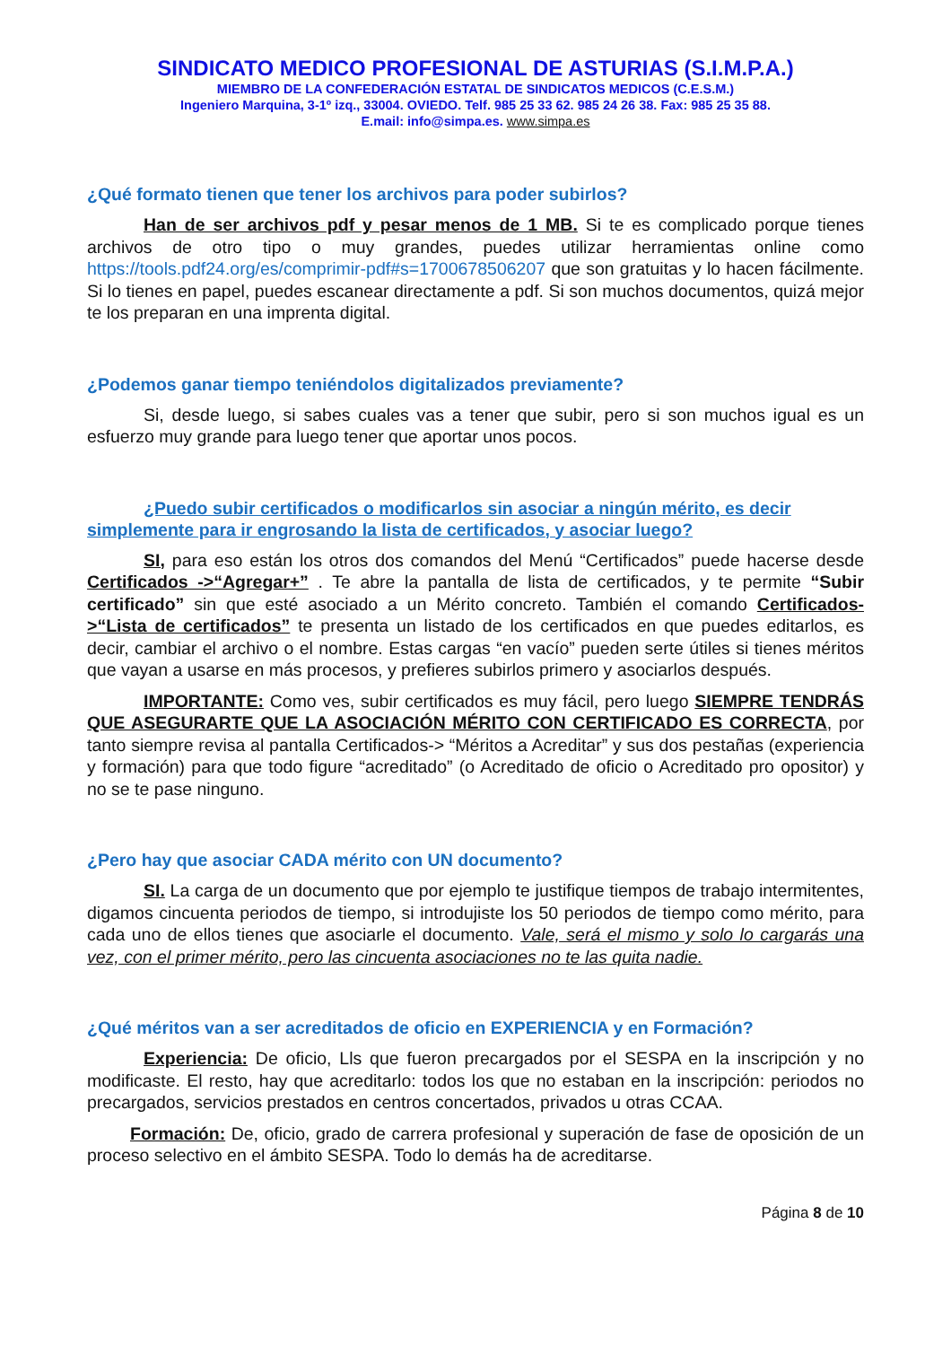SINDICATO MEDICO PROFESIONAL DE ASTURIAS (S.I.M.P.A.)
MIEMBRO DE LA CONFEDERACIÓN ESTATAL DE SINDICATOS MEDICOS (C.E.S.M.)
Ingeniero Marquina, 3-1º izq., 33004. OVIEDO. Telf. 985 25 33 62. 985 24 26 38. Fax: 985 25 35 88.
E.mail: info@simpa.es. www.simpa.es
¿Qué formato tienen que tener los archivos para poder subirlos?
Han de ser archivos pdf y pesar menos de 1 MB. Si te es complicado porque tienes archivos de otro tipo o muy grandes, puedes utilizar herramientas online como https://tools.pdf24.org/es/comprimir-pdf#s=1700678506207 que son gratuitas y lo hacen fácilmente. Si lo tienes en papel, puedes escanear directamente a pdf. Si son muchos documentos, quizá mejor te los preparan en una imprenta digital.
¿Podemos ganar tiempo teniéndolos digitalizados previamente?
Si, desde luego, si sabes cuales vas a tener que subir, pero si son muchos igual es un esfuerzo muy grande para luego tener que aportar unos pocos.
¿Puedo subir certificados o modificarlos sin asociar a ningún mérito, es decir simplemente para ir engrosando la lista de certificados, y asociar luego?
SI, para eso están los otros dos comandos del Menú “Certificados” puede hacerse desde Certificados ->“Agregar+” . Te abre la pantalla de lista de certificados, y te permite “Subir certificado” sin que esté asociado a un Mérito concreto. También el comando Certificados->“Lista de certificados” te presenta un listado de los certificados en que puedes editarlos, es decir, cambiar el archivo o el nombre. Estas cargas “en vacío” pueden serte útiles si tienes méritos que vayan a usarse en más procesos, y prefieres subirlos primero y asociarlos después.
IMPORTANTE: Como ves, subir certificados es muy fácil, pero luego SIEMPRE TENDRÁS QUE ASEGURARTE QUE LA ASOCIACIÓN MÉRITO CON CERTIFICADO ES CORRECTA, por tanto siempre revisa al pantalla Certificados-> “Méritos a Acreditar” y sus dos pestañas (experiencia y formación) para que todo figure “acreditado” (o Acreditado de oficio o Acreditado pro opositor) y no se te pase ninguno.
¿Pero hay que asociar CADA mérito con UN documento?
SI. La carga de un documento que por ejemplo te justifique tiempos de trabajo intermitentes, digamos cincuenta periodos de tiempo, si introdujiste los 50 periodos de tiempo como mérito, para cada uno de ellos tienes que asociarle el documento. Vale, será el mismo y solo lo cargarás una vez, con el primer mérito, pero las cincuenta asociaciones no te las quita nadie.
¿Qué méritos van a ser acreditados de oficio en EXPERIENCIA y en Formación?
Experiencia: De oficio, Lls que fueron precargados por el SESPA en la inscripción y no modificaste. El resto, hay que acreditarlo: todos los que no estaban en la inscripción: periodos no precargados, servicios prestados en centros concertados, privados u otras CCAA.
Formación: De, oficio, grado de carrera profesional y superación de fase de oposición de un proceso selectivo en el ámbito SESPA. Todo lo demás ha de acreditarse.
Página 8 de 10